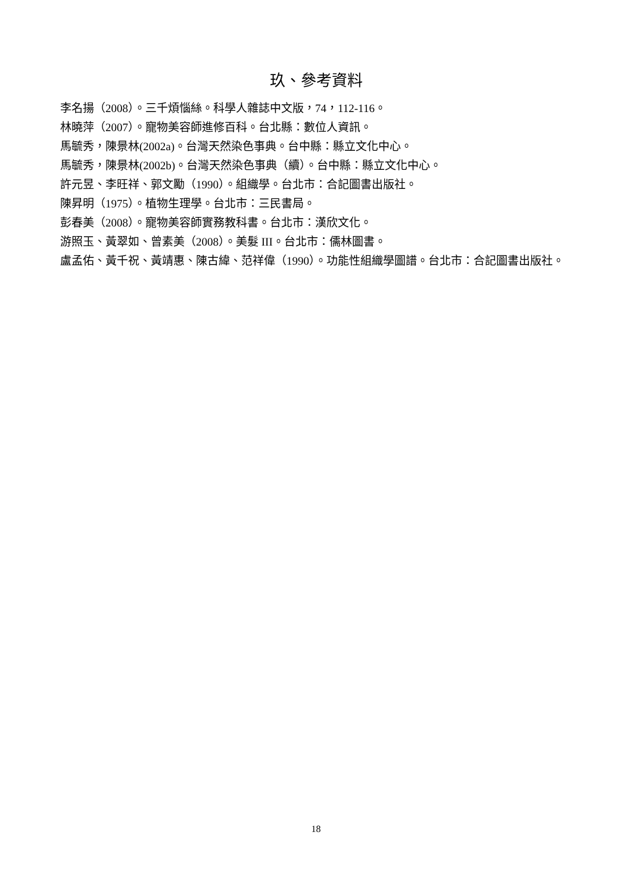玖、參考資料
李名揚（2008）。三千煩惱絲。科學人雜誌中文版，74，112-116。
林曉萍（2007）。寵物美容師進修百科。台北縣：數位人資訊。
馬毓秀，陳景林(2002a)。台灣天然染色事典。台中縣：縣立文化中心。
馬毓秀，陳景林(2002b)。台灣天然染色事典（續）。台中縣：縣立文化中心。
許元昱、李旺祥、郭文勵（1990）。組織學。台北市：合記圖書出版社。
陳昇明（1975）。植物生理學。台北市：三民書局。
彭春美（2008）。寵物美容師實務教科書。台北市：漢欣文化。
游照玉、黃翠如、曾素美（2008）。美髮 III。台北市：儒林圖書。
盧孟佑、黃千祝、黃靖惠、陳古緯、范祥偉（1990）。功能性組織學圖譜。台北市：合記圖書出版社。
18